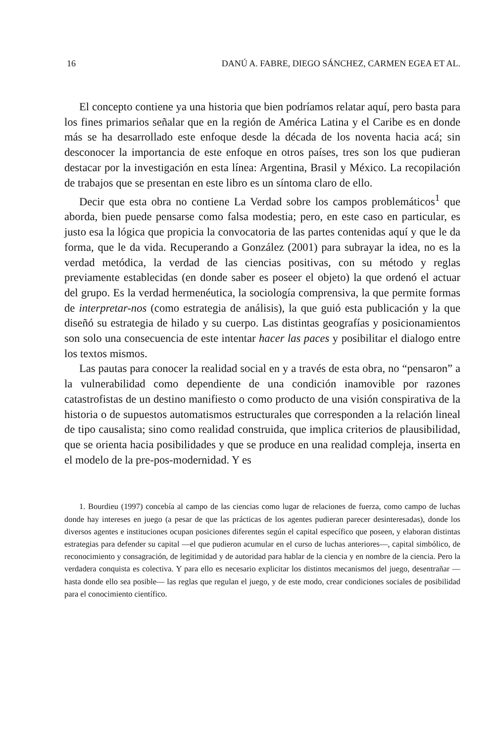16 DANÚ A. FABRE, DIEGO SÁNCHEZ, CARMEN EGEA ET AL.
El concepto contiene ya una historia que bien podríamos relatar aquí, pero basta para los fines primarios señalar que en la región de América Latina y el Caribe es en donde más se ha desarrollado este enfoque desde la década de los noventa hacia acá; sin desconocer la importancia de este enfoque en otros países, tres son los que pudieran destacar por la investigación en esta línea: Argentina, Brasil y México. La recopilación de trabajos que se presentan en este libro es un síntoma claro de ello.
Decir que esta obra no contiene La Verdad sobre los campos problemáticos<sup>1</sup> que aborda, bien puede pensarse como falsa modestia; pero, en este caso en particular, es justo esa la lógica que propicia la convocatoria de las partes contenidas aquí y que le da forma, que le da vida. Recuperando a González (2001) para subrayar la idea, no es la verdad metódica, la verdad de las ciencias positivas, con su método y reglas previamente establecidas (en donde saber es poseer el objeto) la que ordenó el actuar del grupo. Es la verdad hermenéutica, la sociología comprensiva, la que permite formas de interpretar-nos (como estrategia de análisis), la que guió esta publicación y la que diseñó su estrategia de hilado y su cuerpo. Las distintas geografías y posicionamientos son solo una consecuencia de este intentar hacer las paces y posibilitar el dialogo entre los textos mismos.
Las pautas para conocer la realidad social en y a través de esta obra, no “pensaron” a la vulnerabilidad como dependiente de una condición inamovible por razones catastrofistas de un destino manifiesto o como producto de una visión conspirativa de la historia o de supuestos automatismos estructurales que corresponden a la relación lineal de tipo causalista; sino como realidad construida, que implica criterios de plausibilidad, que se orienta hacia posibilidades y que se produce en una realidad compleja, inserta en el modelo de la pre-pos-modernidad. Y es
1. Bourdieu (1997) concebía al campo de las ciencias como lugar de relaciones de fuerza, como campo de luchas donde hay intereses en juego (a pesar de que las prácticas de los agentes pudieran parecer desinteresadas), donde los diversos agentes e instituciones ocupan posiciones diferentes según el capital específico que poseen, y elaboran distintas estrategias para defender su capital —el que pudieron acumular en el curso de luchas anteriores—, capital simbólico, de reconocimiento y consagración, de legitimidad y de autoridad para hablar de la ciencia y en nombre de la ciencia. Pero la verdadera conquista es colectiva. Y para ello es necesario explicitar los distintos mecanismos del juego, desentrañar —hasta donde ello sea posible— las reglas que regulan el juego, y de este modo, crear condiciones sociales de posibilidad para el conocimiento científico.